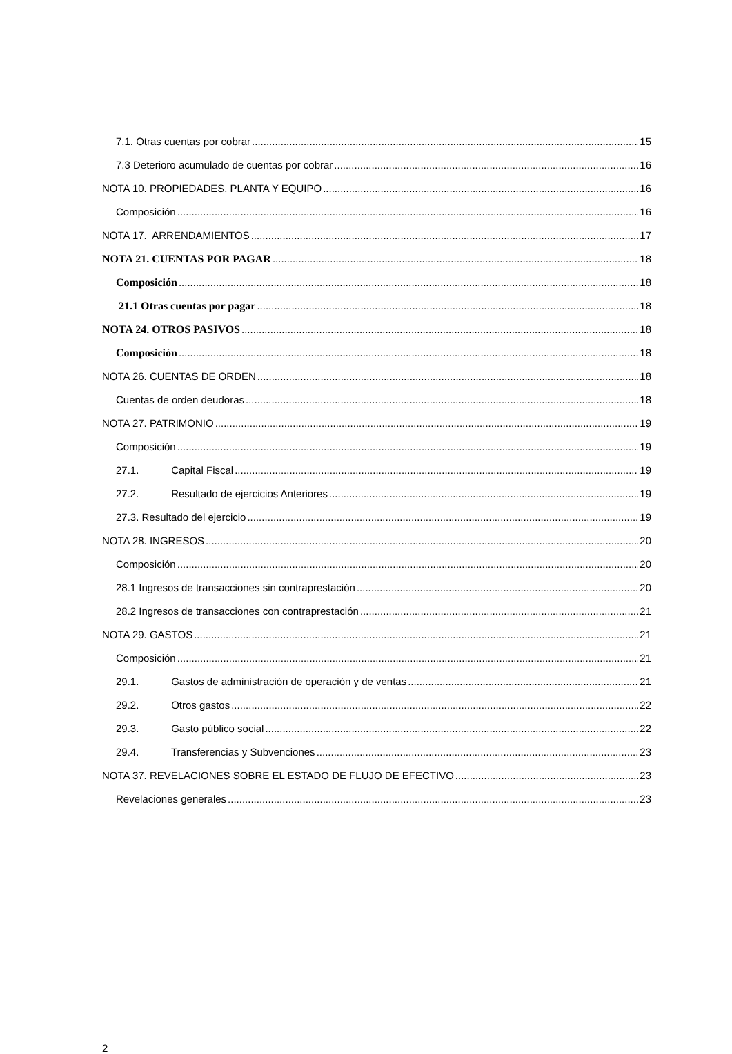7.1. Otras cuentas por cobrar 15
7.3 Deterioro acumulado de cuentas por cobrar 16
NOTA 10. PROPIEDADES. PLANTA Y EQUIPO 16
Composición 16
NOTA 17. ARRENDAMIENTOS 17
NOTA 21. CUENTAS POR PAGAR 18
Composición 18
21.1 Otras cuentas por pagar 18
NOTA 24. OTROS PASIVOS 18
Composición 18
NOTA 26. CUENTAS DE ORDEN 18
Cuentas de orden deudoras 18
NOTA 27. PATRIMONIO 19
Composición 19
27.1. Capital Fiscal 19
27.2. Resultado de ejercicios Anteriores 19
27.3. Resultado del ejercicio 19
NOTA 28. INGRESOS 20
Composición 20
28.1 Ingresos de transacciones sin contraprestación 20
28.2 Ingresos de transacciones con contraprestación 21
NOTA 29. GASTOS 21
Composición 21
29.1. Gastos de administración de operación y de ventas 21
29.2. Otros gastos 22
29.3. Gasto público social 22
29.4. Transferencias y Subvenciones 23
NOTA 37. REVELACIONES SOBRE EL ESTADO DE FLUJO DE EFECTIVO 23
Revelaciones generales 23
2